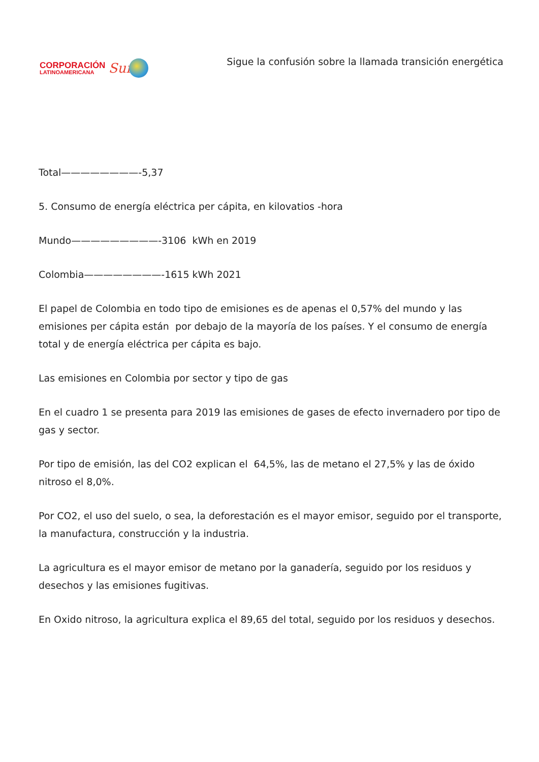CORPORACIÓN
LATINOAMERICANA
Sur
Sigue la confusión sobre la llamada transición energética
Total————————-5,37
5. Consumo de energía eléctrica per cápita, en kilovatios -hora
Mundo—————————-3106 kWh en 2019
Colombia————————-1615 kWh 2021
El papel de Colombia en todo tipo de emisiones es de apenas el 0,57% del mundo y las emisiones per cápita están por debajo de la mayoría de los países. Y el consumo de energía total y de energía eléctrica per cápita es bajo.
Las emisiones en Colombia por sector y tipo de gas
En el cuadro 1 se presenta para 2019 las emisiones de gases de efecto invernadero por tipo de gas y sector.
Por tipo de emisión, las del CO2 explican el 64,5%, las de metano el 27,5% y las de óxido nitroso el 8,0%.
Por CO2, el uso del suelo, o sea, la deforestación es el mayor emisor, seguido por el transporte, la manufactura, construcción y la industria.
La agricultura es el mayor emisor de metano por la ganadería, seguido por los residuos y desechos y las emisiones fugitivas.
En Oxido nitroso, la agricultura explica el 89,65 del total, seguido por los residuos y desechos.